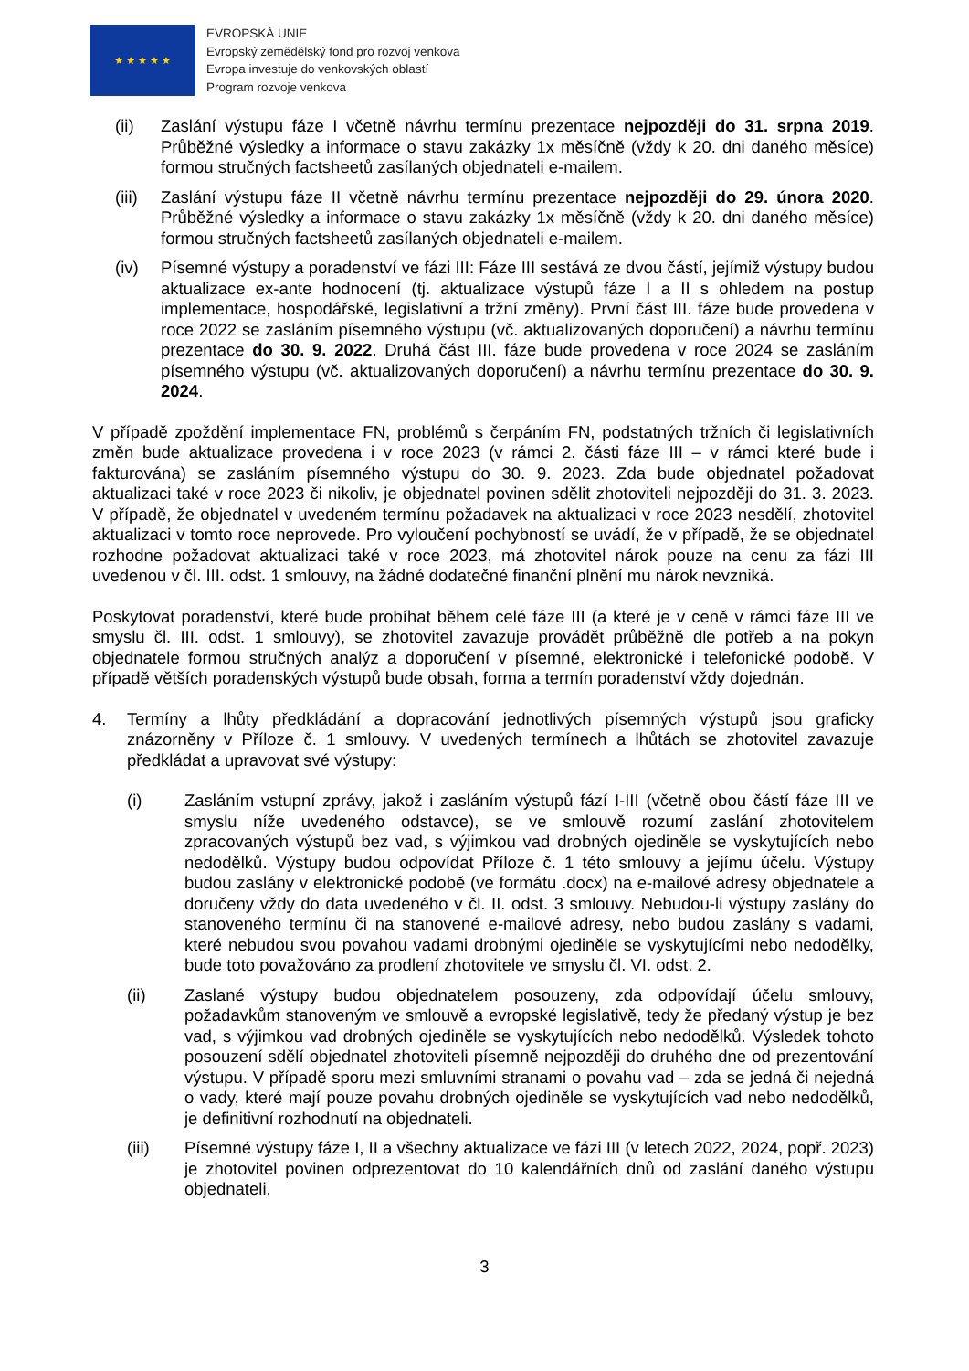★ ★ ★ ★ ★
EVROPSKÁ UNIE
Evropský zemědělský fond pro rozvoj venkova
Evropa investuje do venkovských oblastí
Program rozvoje venkova
(ii) Zaslání výstupu fáze I včetně návrhu termínu prezentace nejpozději do 31. srpna 2019. Průběžné výsledky a informace o stavu zakázky 1x měsíčně (vždy k 20. dni daného měsíce) formou stručných factsheetů zasílaných objednateli e-mailem.
(iii) Zaslání výstupu fáze II včetně návrhu termínu prezentace nejpozději do 29. února 2020. Průběžné výsledky a informace o stavu zakázky 1x měsíčně (vždy k 20. dni daného měsíce) formou stručných factsheetů zasílaných objednateli e-mailem.
(iv) Písemné výstupy a poradenství ve fázi III: Fáze III sestává ze dvou částí, jejímiž výstupy budou aktualizace ex-ante hodnocení (tj. aktualizace výstupů fáze I a II s ohledem na postup implementace, hospodářské, legislativní a tržní změny). První část III. fáze bude provedena v roce 2022 se zasláním písemného výstupu (vč. aktualizovaných doporučení) a návrhu termínu prezentace do 30. 9. 2022. Druhá část III. fáze bude provedena v roce 2024 se zasláním písemného výstupu (vč. aktualizovaných doporučení) a návrhu termínu prezentace do 30. 9. 2024.
V případě zpoždění implementace FN, problémů s čerpáním FN, podstatných tržních či legislativních změn bude aktualizace provedena i v roce 2023 (v rámci 2. části fáze III – v rámci které bude i fakturována) se zasláním písemného výstupu do 30. 9. 2023. Zda bude objednatel požadovat aktualizaci také v roce 2023 či nikoliv, je objednatel povinen sdělit zhotoviteli nejpozději do 31. 3. 2023. V případě, že objednatel v uvedeném termínu požadavek na aktualizaci v roce 2023 nesdělí, zhotovitel aktualizaci v tomto roce neprovede. Pro vyloučení pochybností se uvádí, že v případě, že se objednatel rozhodne požadovat aktualizaci také v roce 2023, má zhotovitel nárok pouze na cenu za fázi III uvedenou v čl. III. odst. 1 smlouvy, na žádné dodatečné finanční plnění mu nárok nevzniká.
Poskytovat poradenství, které bude probíhat během celé fáze III (a které je v ceně v rámci fáze III ve smyslu čl. III. odst. 1 smlouvy), se zhotovitel zavazuje provádět průběžně dle potřeb a na pokyn objednatele formou stručných analýz a doporučení v písemné, elektronické i telefonické podobě. V případě větších poradenských výstupů bude obsah, forma a termín poradenství vždy dojednán.
4. Termíny a lhůty předkládání a dopracování jednotlivých písemných výstupů jsou graficky znázorněny v Příloze č. 1 smlouvy. V uvedených termínech a lhůtách se zhotovitel zavazuje předkládat a upravovat své výstupy:
(i) Zasláním vstupní zprávy, jakož i zasláním výstupů fází I-III (včetně obou částí fáze III ve smyslu níže uvedeného odstavce), se ve smlouvě rozumí zaslání zhotovitelem zpracovaných výstupů bez vad, s výjimkou vad drobných ojediněle se vyskytujících nebo nedodělků. Výstupy budou odpovídat Příloze č. 1 této smlouvy a jejímu účelu. Výstupy budou zaslány v elektronické podobě (ve formátu .docx) na e-mailové adresy objednatele a doručeny vždy do data uvedeného v čl. II. odst. 3 smlouvy. Nebudou-li výstupy zaslány do stanoveného termínu či na stanovené e-mailové adresy, nebo budou zaslány s vadami, které nebudou svou povahou vadami drobnými ojediněle se vyskytujícími nebo nedodělky, bude toto považováno za prodlení zhotovitele ve smyslu čl. VI. odst. 2.
(ii) Zaslané výstupy budou objednatelem posouzeny, zda odpovídají účelu smlouvy, požadavkům stanoveným ve smlouvě a evropské legislativě, tedy že předaný výstup je bez vad, s výjimkou vad drobných ojediněle se vyskytujících nebo nedodělků. Výsledek tohoto posouzení sdělí objednatel zhotoviteli písemně nejpozději do druhého dne od prezentování výstupu. V případě sporu mezi smluvními stranami o povahu vad – zda se jedná či nejedná o vady, které mají pouze povahu drobných ojediněle se vyskytujících vad nebo nedodělků, je definitivní rozhodnutí na objednateli.
(iii) Písemné výstupy fáze I, II a všechny aktualizace ve fázi III (v letech 2022, 2024, popř. 2023) je zhotovitel povinen odprezentovat do 10 kalendářních dnů od zaslání daného výstupu objednateli.
3